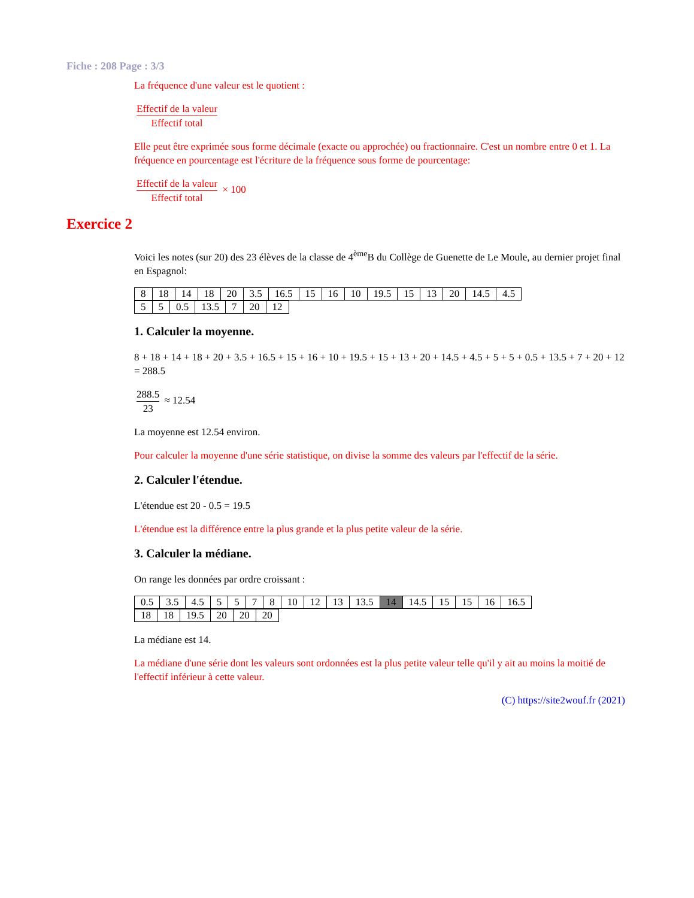Fiche : 208 Page : 3/3
La fréquence d'une valeur est le quotient :
Effectif de la valeur Effectif total
Elle peut être exprimée sous forme décimale (exacte ou approchée) ou fractionnaire. C'est un nombre entre 0 et 1. La fréquence en pourcentage est l'écriture de la fréquence sous forme de pourcentage:
Effectif de la valeur Effectif total × 100
Exercice 2
Voici les notes (sur 20) des 23 élèves de la classe de 4<sup>ème</sup>B du Collège de Guenette de Le Moule, au dernier projet final en Espagnol:
| 8 | 18 | 14 | 18 | 20 | 3.5 | 16.5 | 15 | 16 | 10 | 19.5 | 15 | 13 | 20 | 14.5 | 4.5 |
| 5 | 5 | 0.5 | 13.5 | 7 | 20 | 12 |
1. Calculer la moyenne.
8 + 18 + 14 + 18 + 20 + 3.5 + 16.5 + 15 + 16 + 10 + 19.5 + 15 + 13 + 20 + 14.5 + 4.5 + 5 + 5 + 0.5 + 13.5 + 7 + 20 + 12 = 288.5
288.5 23 ≈ 12.54
La moyenne est 12.54 environ.
Pour calculer la moyenne d'une série statistique, on divise la somme des valeurs par l'effectif de la série.
2. Calculer l'étendue.
L'étendue est 20 - 0.5 = 19.5
L'étendue est la différence entre la plus grande et la plus petite valeur de la série.
3. Calculer la médiane.
On range les données par ordre croissant :
| 0.5 | 3.5 | 4.5 | 5 | 5 | 7 | 8 | 10 | 12 | 13 | 13.5 | 14 | 14.5 | 15 | 15 | 16 | 16.5 |
| 18 | 18 | 19.5 | 20 | 20 | 20 |
La médiane est 14.
La médiane d'une série dont les valeurs sont ordonnées est la plus petite valeur telle qu'il y ait au moins la moitié de l'effectif inférieur à cette valeur.
(C) https://site2wouf.fr (2021)